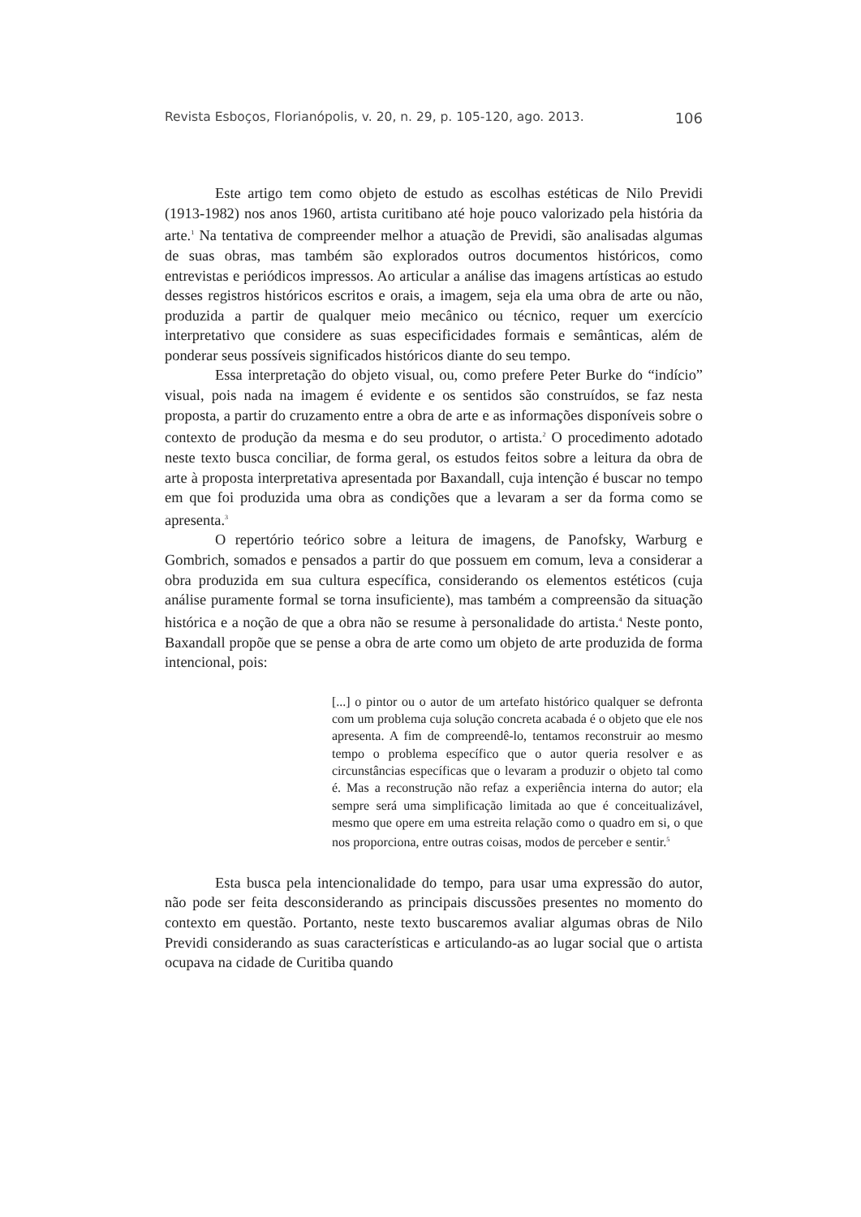Revista Esboços, Florianópolis, v. 20, n. 29, p. 105-120, ago. 2013. 106
Este artigo tem como objeto de estudo as escolhas estéticas de Nilo Previdi (1913-1982) nos anos 1960, artista curitibano até hoje pouco valorizado pela história da arte.<sup>1</sup> Na tentativa de compreender melhor a atuação de Previdi, são analisadas algumas de suas obras, mas também são explorados outros documentos históricos, como entrevistas e periódicos impressos. Ao articular a análise das imagens artísticas ao estudo desses registros históricos escritos e orais, a imagem, seja ela uma obra de arte ou não, produzida a partir de qualquer meio mecânico ou técnico, requer um exercício interpretativo que considere as suas especificidades formais e semânticas, além de ponderar seus possíveis significados históricos diante do seu tempo.
Essa interpretação do objeto visual, ou, como prefere Peter Burke do “indício” visual, pois nada na imagem é evidente e os sentidos são construídos, se faz nesta proposta, a partir do cruzamento entre a obra de arte e as informações disponíveis sobre o contexto de produção da mesma e do seu produtor, o artista.<sup>2</sup> O procedimento adotado neste texto busca conciliar, de forma geral, os estudos feitos sobre a leitura da obra de arte à proposta interpretativa apresentada por Baxandall, cuja intenção é buscar no tempo em que foi produzida uma obra as condições que a levaram a ser da forma como se apresenta.<sup>3</sup>
O repertório teórico sobre a leitura de imagens, de Panofsky, Warburg e Gombrich, somados e pensados a partir do que possuem em comum, leva a considerar a obra produzida em sua cultura específica, considerando os elementos estéticos (cuja análise puramente formal se torna insuficiente), mas também a compreensão da situação histórica e a noção de que a obra não se resume à personalidade do artista.<sup>4</sup> Neste ponto, Baxandall propõe que se pense a obra de arte como um objeto de arte produzida de forma intencional, pois:
[...] o pintor ou o autor de um artefato histórico qualquer se defronta com um problema cuja solução concreta acabada é o objeto que ele nos apresenta. A fim de compreendê-lo, tentamos reconstruir ao mesmo tempo o problema específico que o autor queria resolver e as circunstâncias específicas que o levaram a produzir o objeto tal como é. Mas a reconstrução não refaz a experiência interna do autor; ela sempre será uma simplificação limitada ao que é conceitualizável, mesmo que opere em uma estreita relação como o quadro em si, o que nos proporciona, entre outras coisas, modos de perceber e sentir.<sup>5</sup>
Esta busca pela intencionalidade do tempo, para usar uma expressão do autor, não pode ser feita desconsiderando as principais discussões presentes no momento do contexto em questão. Portanto, neste texto buscaremos avaliar algumas obras de Nilo Previdi considerando as suas características e articulando-as ao lugar social que o artista ocupava na cidade de Curitiba quando